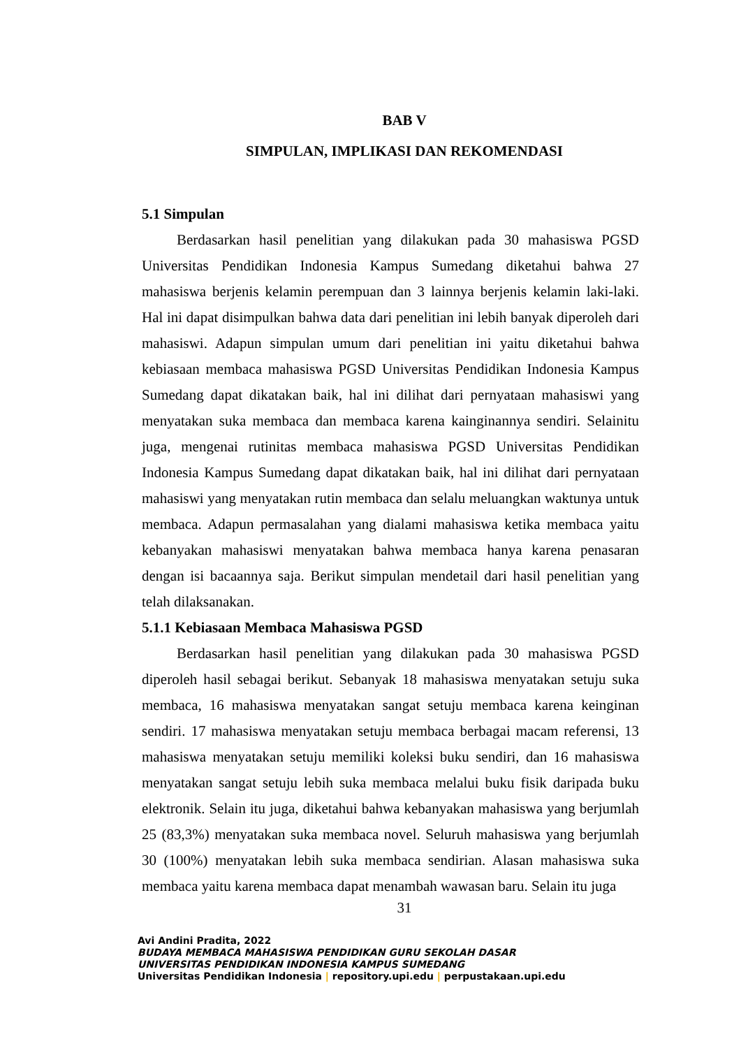BAB V
SIMPULAN, IMPLIKASI DAN REKOMENDASI
5.1 Simpulan
Berdasarkan hasil penelitian yang dilakukan pada 30 mahasiswa PGSD Universitas Pendidikan Indonesia Kampus Sumedang diketahui bahwa 27 mahasiswa berjenis kelamin perempuan dan 3 lainnya berjenis kelamin laki-laki. Hal ini dapat disimpulkan bahwa data dari penelitian ini lebih banyak diperoleh dari mahasiswi. Adapun simpulan umum dari penelitian ini yaitu diketahui bahwa kebiasaan membaca mahasiswa PGSD Universitas Pendidikan Indonesia Kampus Sumedang dapat dikatakan baik, hal ini dilihat dari pernyataan mahasiswi yang menyatakan suka membaca dan membaca karena kainginannya sendiri. Selainitu juga, mengenai rutinitas membaca mahasiswa PGSD Universitas Pendidikan Indonesia Kampus Sumedang dapat dikatakan baik, hal ini dilihat dari pernyataan mahasiswi yang menyatakan rutin membaca dan selalu meluangkan waktunya untuk membaca. Adapun permasalahan yang dialami mahasiswa ketika membaca yaitu kebanyakan mahasiswi menyatakan bahwa membaca hanya karena penasaran dengan isi bacaannya saja. Berikut simpulan mendetail dari hasil penelitian yang telah dilaksanakan.
5.1.1 Kebiasaan Membaca Mahasiswa PGSD
Berdasarkan hasil penelitian yang dilakukan pada 30 mahasiswa PGSD diperoleh hasil sebagai berikut. Sebanyak 18 mahasiswa menyatakan setuju suka membaca, 16 mahasiswa menyatakan sangat setuju membaca karena keinginan sendiri. 17 mahasiswa menyatakan setuju membaca berbagai macam referensi, 13 mahasiswa menyatakan setuju memiliki koleksi buku sendiri, dan 16 mahasiswa menyatakan sangat setuju lebih suka membaca melalui buku fisik daripada buku elektronik. Selain itu juga, diketahui bahwa kebanyakan mahasiswa yang berjumlah 25 (83,3%) menyatakan suka membaca novel. Seluruh mahasiswa yang berjumlah 30 (100%) menyatakan lebih suka membaca sendirian. Alasan mahasiswa suka membaca yaitu karena membaca dapat menambah wawasan baru. Selain itu juga
31
Avi Andini Pradita, 2022
BUDAYA MEMBACA MAHASISWA PENDIDIKAN GURU SEKOLAH DASAR
UNIVERSITAS PENDIDIKAN INDONESIA KAMPUS SUMEDANG
Universitas Pendidikan Indonesia | repository.upi.edu | perpustakaan.upi.edu